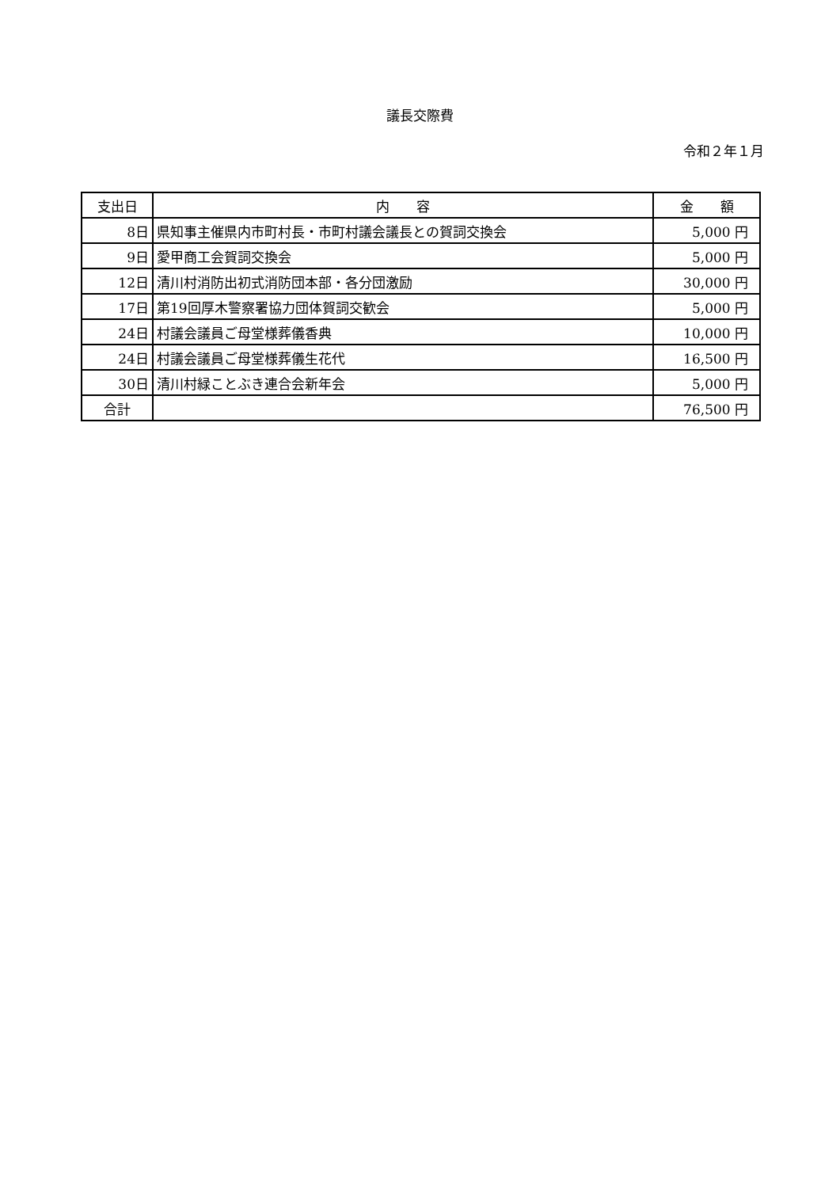議長交際費
令和２年１月
| 支出日 | 内 容 | 金 額 |
| --- | --- | --- |
| 8日 | 県知事主催県内市町村長・市町村議会議長との賀詞交換会 | 5,000 円 |
| 9日 | 愛甲商工会賀詞交換会 | 5,000 円 |
| 12日 | 清川村消防出初式消防団本部・各分団激励 | 30,000 円 |
| 17日 | 第19回厚木警察署協力団体賀詞交歓会 | 5,000 円 |
| 24日 | 村議会議員ご母堂様葬儀香典 | 10,000 円 |
| 24日 | 村議会議員ご母堂様葬儀生花代 | 16,500 円 |
| 30日 | 清川村緑ことぶき連合会新年会 | 5,000 円 |
| 合計 | | 76,500 円 |